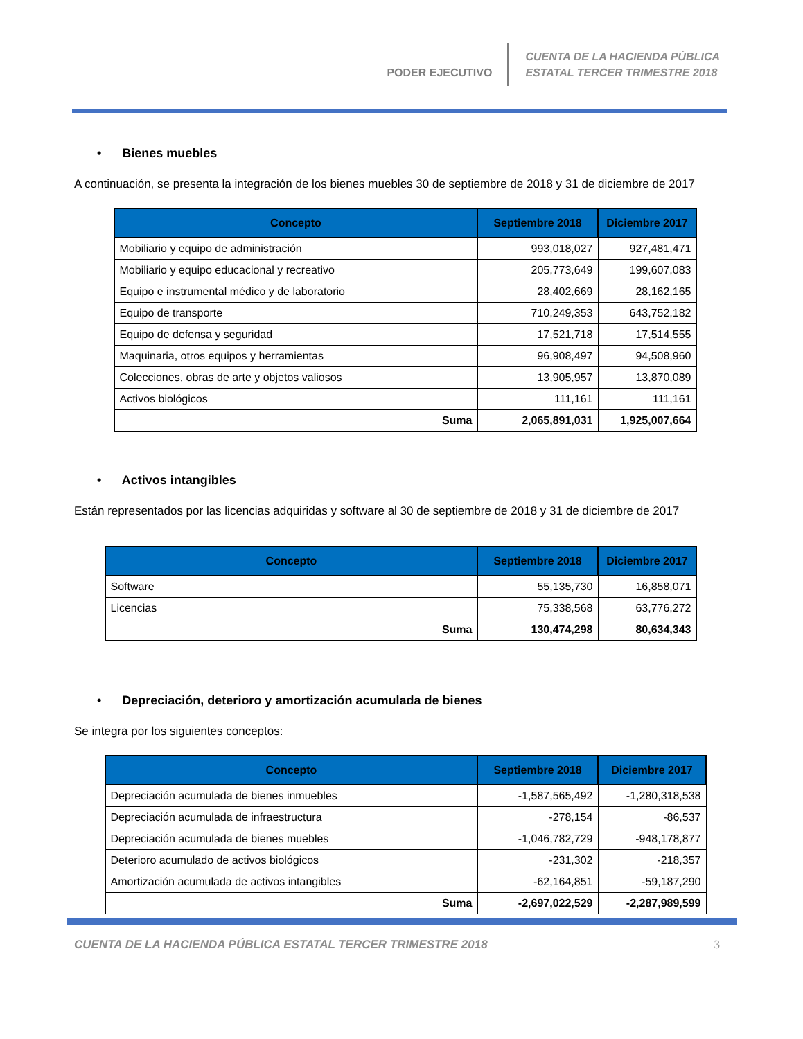PODER EJECUTIVO
CUENTA DE LA HACIENDA PÚBLICA
ESTATAL TERCER TRIMESTRE 2018
• Bienes muebles
A continuación, se presenta la integración de los bienes muebles 30 de septiembre de 2018 y 31 de diciembre de 2017
| Concepto | Septiembre 2018 | Diciembre 2017 |
| --- | --- | --- |
| Mobiliario y equipo de administración | 993,018,027 | 927,481,471 |
| Mobiliario y equipo educacional y recreativo | 205,773,649 | 199,607,083 |
| Equipo e instrumental médico y de laboratorio | 28,402,669 | 28,162,165 |
| Equipo de transporte | 710,249,353 | 643,752,182 |
| Equipo de defensa y seguridad | 17,521,718 | 17,514,555 |
| Maquinaria, otros equipos y herramientas | 96,908,497 | 94,508,960 |
| Colecciones, obras de arte y objetos valiosos | 13,905,957 | 13,870,089 |
| Activos biológicos | 111,161 | 111,161 |
| Suma | 2,065,891,031 | 1,925,007,664 |
• Activos intangibles
Están representados por las licencias adquiridas y software al 30 de septiembre de 2018 y 31 de diciembre de 2017
| Concepto | Septiembre 2018 | Diciembre 2017 |
| --- | --- | --- |
| Software | 55,135,730 | 16,858,071 |
| Licencias | 75,338,568 | 63,776,272 |
| Suma | 130,474,298 | 80,634,343 |
• Depreciación, deterioro y amortización acumulada de bienes
Se integra por los siguientes conceptos:
| Concepto | Septiembre 2018 | Diciembre 2017 |
| --- | --- | --- |
| Depreciación acumulada de bienes inmuebles | -1,587,565,492 | -1,280,318,538 |
| Depreciación acumulada de infraestructura | -278,154 | -86,537 |
| Depreciación acumulada de bienes muebles | -1,046,782,729 | -948,178,877 |
| Deterioro acumulado de activos biológicos | -231,302 | -218,357 |
| Amortización acumulada de activos intangibles | -62,164,851 | -59,187,290 |
| Suma | -2,697,022,529 | -2,287,989,599 |
CUENTA DE LA HACIENDA PÚBLICA ESTATAL TERCER TRIMESTRE 2018 3